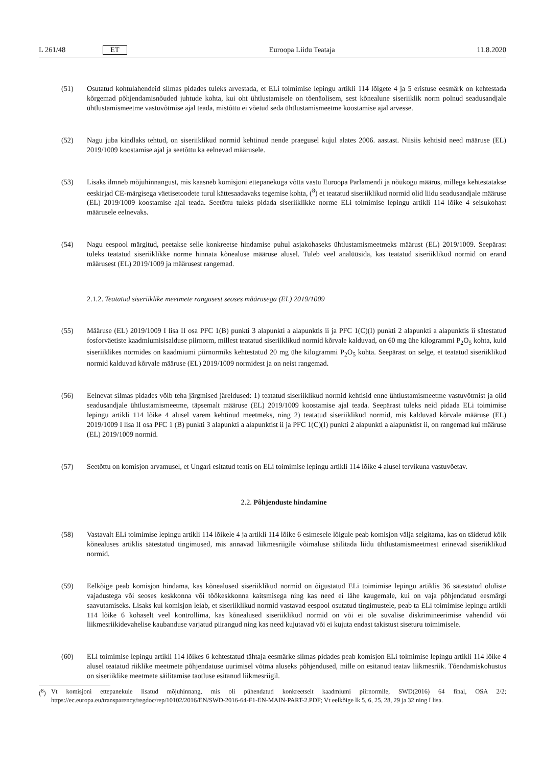L 261/48 ET Euroopa Liidu Teataja 11.8.2020
(51) Osutatud kohtulahendeid silmas pidades tuleks arvestada, et ELi toimimise lepingu artikli 114 lõigete 4 ja 5 eristuse eesmärk on kehtestada kõrgemad põhjendamisnõuded juhtude kohta, kui oht ühtlustamisele on tõenäolisem, sest kõnealune siseriiklik norm polnud seadusandjale ühtlustamismeetme vastuvõtmise ajal teada, mistõttu ei võetud seda ühtlustamismeetme koostamise ajal arvesse.
(52) Nagu juba kindlaks tehtud, on siseriiklikud normid kehtinud nende praegusel kujul alates 2006. aastast. Niisiis kehtisid need määruse (EL) 2019/1009 koostamise ajal ja seetõttu ka eelnevad määrusele.
(53) Lisaks ilmneb mõjuhinnangust, mis kaasneb komisjoni ettepanekuga võtta vastu Euroopa Parlamendi ja nõukogu määrus, millega kehtestatakse eeskirjad CE-märgisega väetisetoodete turul kättesaadavaks tegemise kohta, (<sup>8</sup>) et teatatud siseriiklikud normid olid liidu seadusandjale määruse (EL) 2019/1009 koostamise ajal teada. Seetõttu tuleks pidada siseriiklikke norme ELi toimimise lepingu artikli 114 lõike 4 seisukohast määrusele eelnevaks.
(54) Nagu eespool märgitud, peetakse selle konkreetse hindamise puhul asjakohaseks ühtlustamismeetmeks määrust (EL) 2019/1009. Seepärast tuleks teatatud siseriiklikke norme hinnata kõnealuse määruse alusel. Tuleb veel analüüsida, kas teatatud siseriiklikud normid on erand määrusest (EL) 2019/1009 ja määrusest rangemad.
2.1.2. Teatatud siseriiklike meetmete rangusest seoses määrusega (EL) 2019/1009
(55) Määruse (EL) 2019/1009 I lisa II osa PFC 1(B) punkti 3 alapunkti a alapunktis ii ja PFC 1(C)(I) punkti 2 alapunkti a alapunktis ii sätestatud fosforväetiste kaadmiumisisalduse piirnorm, millest teatatud siseriiklikud normid kõrvale kalduvad, on 60 mg ühe kilogrammi P<sub>2</sub>O<sub>5</sub> kohta, kuid siseriiklikes normides on kaadmiumi piirnormiks kehtestatud 20 mg ühe kilogrammi P<sub>2</sub>O<sub>5</sub> kohta. Seepärast on selge, et teatatud siseriiklikud normid kalduvad kõrvale määruse (EL) 2019/1009 normidest ja on neist rangemad.
(56) Eelnevat silmas pidades võib teha järgmised järeldused: 1) teatatud siseriiklikud normid kehtisid enne ühtlustamismeetme vastuvõtmist ja olid seadusandjale ühtlustamismeetme, täpsemalt määruse (EL) 2019/1009 koostamise ajal teada. Seepärast tuleks neid pidada ELi toimimise lepingu artikli 114 lõike 4 alusel varem kehtinud meetmeks, ning 2) teatatud siseriiklikud normid, mis kalduvad kõrvale määruse (EL) 2019/1009 I lisa II osa PFC 1 (B) punkti 3 alapunkti a alapunktist ii ja PFC 1(C)(I) punkti 2 alapunkti a alapunktist ii, on rangemad kui määruse (EL) 2019/1009 normid.
(57) Seetõttu on komisjon arvamusel, et Ungari esitatud teatis on ELi toimimise lepingu artikli 114 lõike 4 alusel tervikuna vastuvõetav.
2.2. Põhjenduste hindamine
(58) Vastavalt ELi toimimise lepingu artikli 114 lõikele 4 ja artikli 114 lõike 6 esimesele lõigule peab komisjon välja selgitama, kas on täidetud kõik kõnealuses artiklis sätestatud tingimused, mis annavad liikmesriigile võimaluse säilitada liidu ühtlustamismeetmest erinevad siseriiklikud normid.
(59) Eelkõige peab komisjon hindama, kas kõnealused siseriiklikud normid on õigustatud ELi toimimise lepingu artiklis 36 sätestatud oluliste vajadustega või seoses keskkonna või töökeskkonna kaitsmisega ning kas need ei lähe kaugemale, kui on vaja põhjendatud eesmärgi saavutamiseks. Lisaks kui komisjon leiab, et siseriiklikud normid vastavad eespool osutatud tingimustele, peab ta ELi toimimise lepingu artikli 114 lõike 6 kohaselt veel kontrollima, kas kõnealused siseriiklikud normid on või ei ole suvalise diskrimineerimise vahendid või liikmesriikidevahelise kaubanduse varjatud piirangud ning kas need kujutavad või ei kujuta endast takistust siseturu toimimisele.
(60) ELi toimimise lepingu artikli 114 lõikes 6 kehtestatud tähtaja eesmärke silmas pidades peab komisjon ELi toimimise lepingu artikli 114 lõike 4 alusel teatatud riiklike meetmete põhjendatuse uurimisel võtma aluseks põhjendused, mille on esitanud teatav liikmesriik. Tõendamiskohustus on siseriiklike meetmete säilitamise taotluse esitanud liikmesriigil.
(<sup>8</sup>) Vt komisjoni ettepanekule lisatud mõjuhinnang, mis oli pühendatud konkreetselt kaadmiumi piirnormile, SWD(2016) 64 final, OSA 2/2; https://ec.europa.eu/transparency/regdoc/rep/10102/2016/EN/SWD-2016-64-F1-EN-MAIN-PART-2.PDF; Vt eelkõige lk 5, 6, 25, 28, 29 ja 32 ning I lisa.